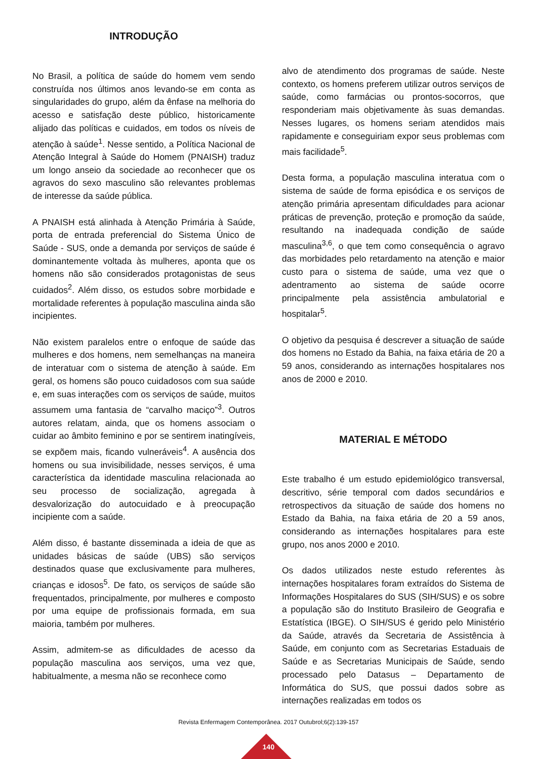INTRODUÇÃO
No Brasil, a política de saúde do homem vem sendo construída nos últimos anos levando-se em conta as singularidades do grupo, além da ênfase na melhoria do acesso e satisfação deste público, historicamente alijado das políticas e cuidados, em todos os níveis de atenção à saúde<sup>1</sup>. Nesse sentido, a Política Nacional de Atenção Integral à Saúde do Homem (PNAISH) traduz um longo anseio da sociedade ao reconhecer que os agravos do sexo masculino são relevantes problemas de interesse da saúde pública.
A PNAISH está alinhada à Atenção Primária à Saúde, porta de entrada preferencial do Sistema Único de Saúde - SUS, onde a demanda por serviços de saúde é dominantemente voltada às mulheres, aponta que os homens não são considerados protagonistas de seus cuidados<sup>2</sup>. Além disso, os estudos sobre morbidade e mortalidade referentes à população masculina ainda são incipientes.
Não existem paralelos entre o enfoque de saúde das mulheres e dos homens, nem semelhanças na maneira de interatuar com o sistema de atenção à saúde. Em geral, os homens são pouco cuidadosos com sua saúde e, em suas interações com os serviços de saúde, muitos assumem uma fantasia de “carvalho maciço”<sup>3</sup>. Outros autores relatam, ainda, que os homens associam o cuidar ao âmbito feminino e por se sentirem inatingíveis, se expõem mais, ficando vulneráveis<sup>4</sup>. A ausência dos homens ou sua invisibilidade, nesses serviços, é uma característica da identidade masculina relacionada ao seu processo de socialização, agregada à desvalorização do autocuidado e à preocupação incipiente com a saúde.
Além disso, é bastante disseminada a ideia de que as unidades básicas de saúde (UBS) são serviços destinados quase que exclusivamente para mulheres, crianças e idosos<sup>5</sup>. De fato, os serviços de saúde são frequentados, principalmente, por mulheres e composto por uma equipe de profissionais formada, em sua maioria, também por mulheres.
Assim, admitem-se as dificuldades de acesso da população masculina aos serviços, uma vez que, habitualmente, a mesma não se reconhece como
alvo de atendimento dos programas de saúde. Neste contexto, os homens preferem utilizar outros serviços de saúde, como farmácias ou prontos-socorros, que responderiam mais objetivamente às suas demandas. Nesses lugares, os homens seriam atendidos mais rapidamente e conseguiriam expor seus problemas com mais facilidade<sup>5</sup>.
Desta forma, a população masculina interatua com o sistema de saúde de forma episódica e os serviços de atenção primária apresentam dificuldades para acionar práticas de prevenção, proteção e promoção da saúde, resultando na inadequada condição de saúde masculina<sup>3,6</sup>, o que tem como consequência o agravo das morbidades pelo retardamento na atenção e maior custo para o sistema de saúde, uma vez que o adentramento ao sistema de saúde ocorre principalmente pela assistência ambulatorial e hospitalar<sup>5</sup>.
O objetivo da pesquisa é descrever a situação de saúde dos homens no Estado da Bahia, na faixa etária de 20 a 59 anos, considerando as internações hospitalares nos anos de 2000 e 2010.
MATERIAL E MÉTODO
Este trabalho é um estudo epidemiológico transversal, descritivo, série temporal com dados secundários e retrospectivos da situação de saúde dos homens no Estado da Bahia, na faixa etária de 20 a 59 anos, considerando as internações hospitalares para este grupo, nos anos 2000 e 2010.
Os dados utilizados neste estudo referentes às internações hospitalares foram extraídos do Sistema de Informações Hospitalares do SUS (SIH/SUS) e os sobre a população são do Instituto Brasileiro de Geografia e Estatística (IBGE). O SIH/SUS é gerido pelo Ministério da Saúde, através da Secretaria de Assistência à Saúde, em conjunto com as Secretarias Estaduais de Saúde e as Secretarias Municipais de Saúde, sendo processado pelo Datasus – Departamento de Informática do SUS, que possui dados sobre as internações realizadas em todos os
Revista Enfermagem Contemporânea. 2017 Outubrol;6(2):139-157
140